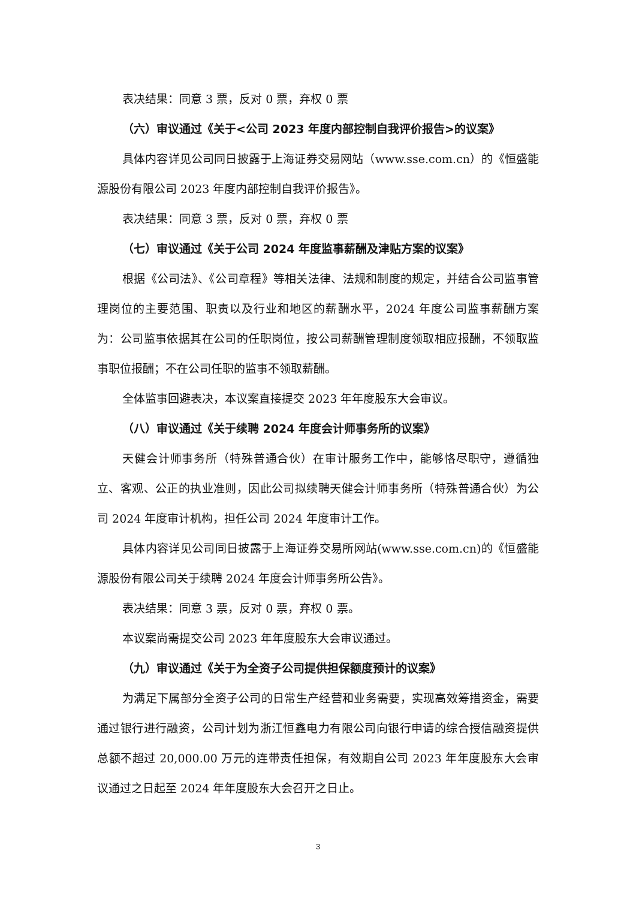表决结果：同意 3 票，反对 0 票，弃权 0 票
（六）审议通过《关于<公司 2023 年度内部控制自我评价报告>的议案》
具体内容详见公司同日披露于上海证券交易网站（www.sse.com.cn）的《恒盛能源股份有限公司 2023 年度内部控制自我评价报告》。
表决结果：同意 3 票，反对 0 票，弃权 0 票
（七）审议通过《关于公司 2024 年度监事薪酬及津贴方案的议案》
根据《公司法》、《公司章程》等相关法律、法规和制度的规定，并结合公司监事管理岗位的主要范围、职责以及行业和地区的薪酬水平，2024 年度公司监事薪酬方案为：公司监事依据其在公司的任职岗位，按公司薪酬管理制度领取相应报酬，不领取监事职位报酬；不在公司任职的监事不领取薪酬。
全体监事回避表决，本议案直接提交 2023 年年度股东大会审议。
（八）审议通过《关于续聘 2024 年度会计师事务所的议案》
天健会计师事务所（特殊普通合伙）在审计服务工作中，能够恪尽职守，遵循独立、客观、公正的执业准则，因此公司拟续聘天健会计师事务所（特殊普通合伙）为公司 2024 年度审计机构，担任公司 2024 年度审计工作。
具体内容详见公司同日披露于上海证券交易所网站(www.sse.com.cn)的《恒盛能源股份有限公司关于续聘 2024 年度会计师事务所公告》。
表决结果：同意 3 票，反对 0 票，弃权 0 票。
本议案尚需提交公司 2023 年年度股东大会审议通过。
（九）审议通过《关于为全资子公司提供担保额度预计的议案》
为满足下属部分全资子公司的日常生产经营和业务需要，实现高效筹措资金，需要通过银行进行融资，公司计划为浙江恒鑫电力有限公司向银行申请的综合授信融资提供总额不超过 20,000.00 万元的连带责任担保，有效期自公司 2023 年年度股东大会审议通过之日起至 2024 年年度股东大会召开之日止。
3